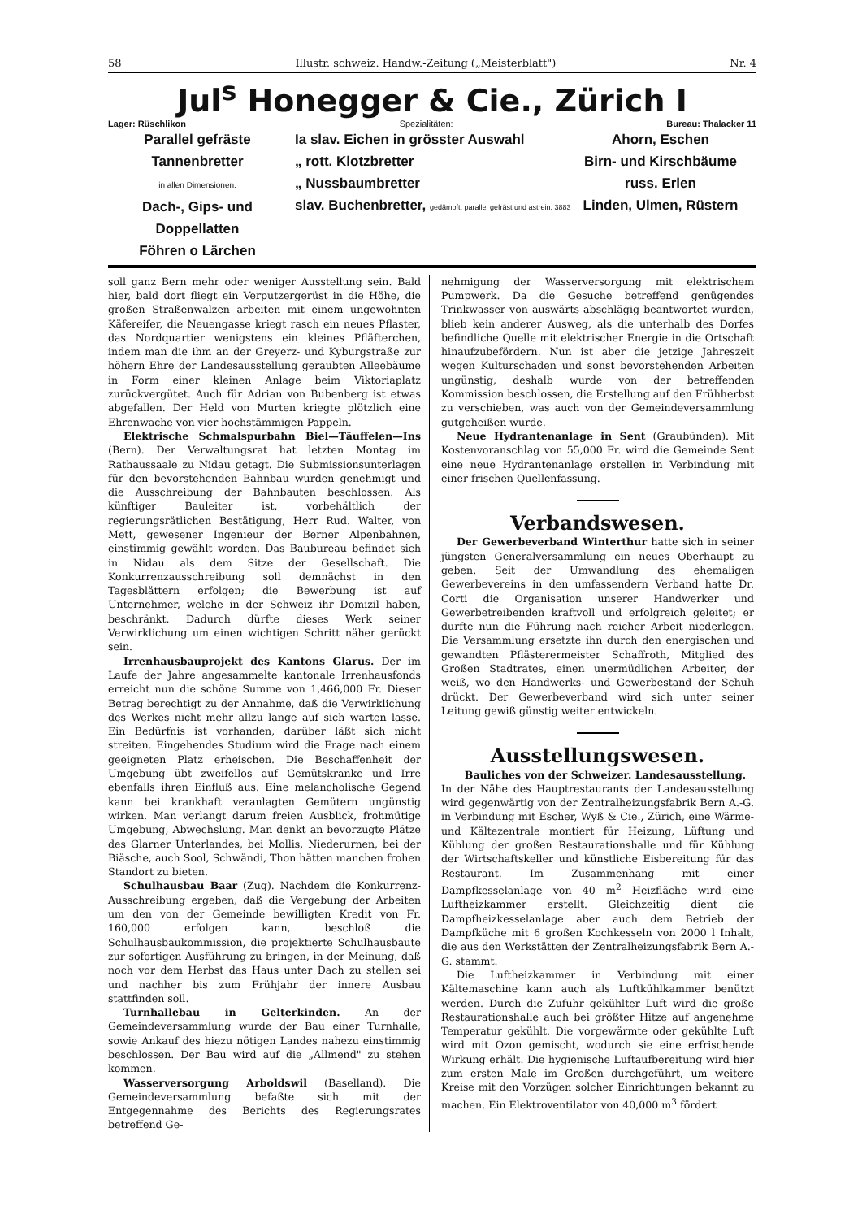58 Illustr. schweiz. Handw.-Zeitung („Meisterblatt") Nr. 4
Jul<sup>s</sup> Honegger & Cie., Zürich I
Lager: Rüschlikon Spezialitäten: Bureau: Thalacker 11
Parallel gefräste Tannenbretter
in allen Dimensionen.
Dach-, Gips- und Doppellatten
Föhren o Lärchen
Ia slav. Eichen in grösster Auswahl
„ rott. Klotzbretter
„ Nussbaumbretter
slav. Buchenbretter, gedämpft, parallel gefräst und astrein. 3883
Ahorn, Eschen
Birn- und Kirschbäume
russ. Erlen
Linden, Ulmen, Rüstern
soll ganz Bern mehr oder weniger Ausstellung sein. Bald hier, bald dort fliegt ein Verputzergerüst in die Höhe, die großen Straßenwalzen arbeiten mit einem ungewohnten Käfereifer, die Neuengasse kriegt rasch ein neues Pflaster, das Nordquartier wenigstens ein kleines Pfläfterchen, indem man die ihm an der Greyerz- und Kyburgstraße zur höhern Ehre der Landesausstellung geraubten Alleebäume in Form einer kleinen Anlage beim Viktoriaplatz zurückvergütet. Auch für Adrian von Bubenberg ist etwas abgefallen. Der Held von Murten kriegte plötzlich eine Ehrenwache von vier hochstämmigen Pappeln.
Elektrische Schmalspurbahn Biel—Täuffelen—Ins (Bern). Der Verwaltungsrat hat letzten Montag im Rathaussaale zu Nidau getagt. Die Submissionsunterlagen für den bevorstehenden Bahnbau wurden genehmigt und die Ausschreibung der Bahnbauten beschlossen. Als künftiger Bauleiter ist, vorbehältlich der regierungsrätlichen Bestätigung, Herr Rud. Walter, von Mett, gewesener Ingenieur der Berner Alpenbahnen, einstimmig gewählt worden. Das Baubureau befindet sich in Nidau als dem Sitze der Gesellschaft. Die Konkurrenzausschreibung soll demnächst in den Tagesblättern erfolgen; die Bewerbung ist auf Unternehmer, welche in der Schweiz ihr Domizil haben, beschränkt. Dadurch dürfte dieses Werk seiner Verwirklichung um einen wichtigen Schritt näher gerückt sein.
Irrenhausbauprojekt des Kantons Glarus. Der im Laufe der Jahre angesammelte kantonale Irrenhausfonds erreicht nun die schöne Summe von 1,466,000 Fr. Dieser Betrag berechtigt zu der Annahme, daß die Verwirklichung des Werkes nicht mehr allzu lange auf sich warten lasse. Ein Bedürfnis ist vorhanden, darüber läßt sich nicht streiten. Eingehendes Studium wird die Frage nach einem geeigneten Platz erheischen. Die Beschaffenheit der Umgebung übt zweifellos auf Gemütskranke und Irre ebenfalls ihren Einfluß aus. Eine melancholische Gegend kann bei krankhaft veranlagten Gemütern ungünstig wirken. Man verlangt darum freien Ausblick, frohmütige Umgebung, Abwechslung. Man denkt an bevorzugte Plätze des Glarner Unterlandes, bei Mollis, Niederurnen, bei der Biäsche, auch Sool, Schwändi, Thon hätten manchen frohen Standort zu bieten.
Schulhausbau Baar (Zug). Nachdem die Konkurrenz-Ausschreibung ergeben, daß die Vergebung der Arbeiten um den von der Gemeinde bewilligten Kredit von Fr. 160,000 erfolgen kann, beschloß die Schulhausbaukommission, die projektierte Schulhausbaute zur sofortigen Ausführung zu bringen, in der Meinung, daß noch vor dem Herbst das Haus unter Dach zu stellen sei und nachher bis zum Frühjahr der innere Ausbau stattfinden soll.
Turnhallebau in Gelterkinden. An der Gemeindeversammlung wurde der Bau einer Turnhalle, sowie Ankauf des hiezu nötigen Landes nahezu einstimmig beschlossen. Der Bau wird auf die „Allmend" zu stehen kommen.
Wasserversorgung Arboldswil (Baselland). Die Gemeindeversammlung befaßte sich mit der Entgegennahme des Berichts des Regierungsrates betreffend Ge-
nehmigung der Wasserversorgung mit elektrischem Pumpwerk. Da die Gesuche betreffend genügendes Trinkwasser von auswärts abschlägig beantwortet wurden, blieb kein anderer Ausweg, als die unterhalb des Dorfes befindliche Quelle mit elektrischer Energie in die Ortschaft hinaufzubefördern. Nun ist aber die jetzige Jahreszeit wegen Kulturschaden und sonst bevorstehenden Arbeiten ungünstig, deshalb wurde von der betreffenden Kommission beschlossen, die Erstellung auf den Frühherbst zu verschieben, was auch von der Gemeindeversammlung gutgeheißen wurde.
Neue Hydrantenanlage in Sent (Graubünden). Mit Kostenvoranschlag von 55,000 Fr. wird die Gemeinde Sent eine neue Hydrantenanlage erstellen in Verbindung mit einer frischen Quellenfassung.
Verbandswesen.
Der Gewerbeverband Winterthur hatte sich in seiner jüngsten Generalversammlung ein neues Oberhaupt zu geben. Seit der Umwandlung des ehemaligen Gewerbevereins in den umfassendern Verband hatte Dr. Corti die Organisation unserer Handwerker und Gewerbetreibenden kraftvoll und erfolgreich geleitet; er durfte nun die Führung nach reicher Arbeit niederlegen. Die Versammlung ersetzte ihn durch den energischen und gewandten Pflästerermeister Schaffroth, Mitglied des Großen Stadtrates, einen unermüdlichen Arbeiter, der weiß, wo den Handwerks- und Gewerbestand der Schuh drückt. Der Gewerbeverband wird sich unter seiner Leitung gewiß günstig weiter entwickeln.
Ausstellungswesen.
Bauliches von der Schweizer. Landesausstellung.
In der Nähe des Hauptrestaurants der Landesausstellung wird gegenwärtig von der Zentralheizungsfabrik Bern A.-G. in Verbindung mit Escher, Wyß & Cie., Zürich, eine Wärme- und Kältezentrale montiert für Heizung, Lüftung und Kühlung der großen Restaurationshalle und für Kühlung der Wirtschaftskeller und künstliche Eisbereitung für das Restaurant. Im Zusammenhang mit einer Dampfkesselanlage von 40 m<sup>2</sup> Heizfläche wird eine Luftheizkammer erstellt. Gleichzeitig dient die Dampfheizkesselanlage aber auch dem Betrieb der Dampfküche mit 6 großen Kochkesseln von 2000 l Inhalt, die aus den Werkstätten der Zentralheizungsfabrik Bern A.-G. stammt.
Die Luftheizkammer in Verbindung mit einer Kältemaschine kann auch als Luftkühlkammer benützt werden. Durch die Zufuhr gekühlter Luft wird die große Restaurationshalle auch bei größter Hitze auf angenehme Temperatur gekühlt. Die vorgewärmte oder gekühlte Luft wird mit Ozon gemischt, wodurch sie eine erfrischende Wirkung erhält. Die hygienische Luftaufbereitung wird hier zum ersten Male im Großen durchgeführt, um weitere Kreise mit den Vorzügen solcher Einrichtungen bekannt zu machen. Ein Elektroventilator von 40,000 m<sup>3</sup> fördert